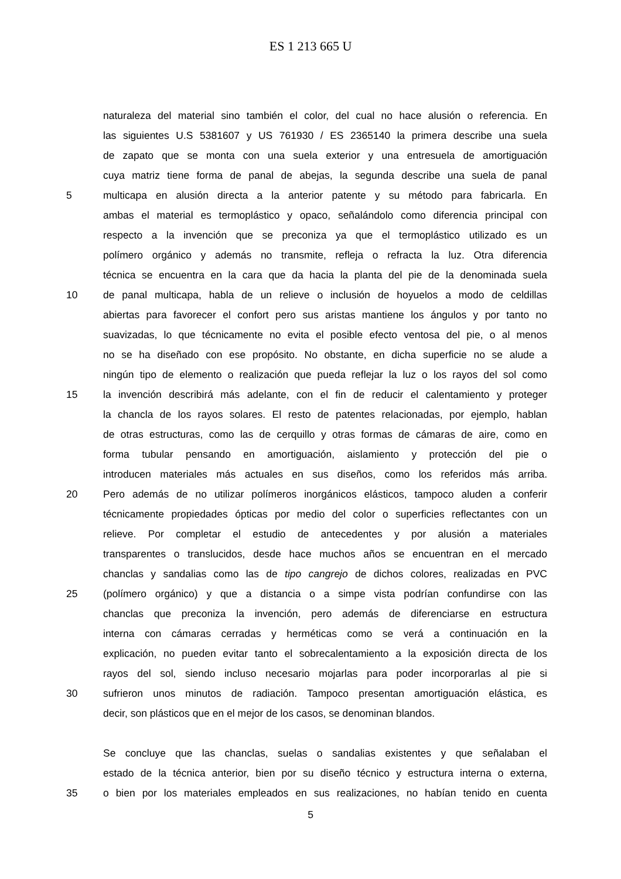ES 1 213 665 U
naturaleza del material sino también el color, del cual no hace alusión o referencia. En
las siguientes U.S 5381607 y US 761930 / ES 2365140 la primera describe una suela
de zapato que se monta con una suela exterior y una entresuela de amortiguación
cuya matriz tiene forma de panal de abejas, la segunda describe una suela de panal
5 multicapa en alusión directa a la anterior patente y su método para fabricarla. En
ambas el material es termoplástico y opaco, señalándolo como diferencia principal con
respecto a la invención que se preconiza ya que el termoplástico utilizado es un
polímero orgánico y además no transmite, refleja o refracta la luz. Otra diferencia
técnica se encuentra en la cara que da hacia la planta del pie de la denominada suela
10 de panal multicapa, habla de un relieve o inclusión de hoyuelos a modo de celdillas
abiertas para favorecer el confort pero sus aristas mantiene los ángulos y por tanto no
suavizadas, lo que técnicamente no evita el posible efecto ventosa del pie, o al menos
no se ha diseñado con ese propósito. No obstante, en dicha superficie no se alude a
ningún tipo de elemento o realización que pueda reflejar la luz o los rayos del sol como
15 la invención describirá más adelante, con el fin de reducir el calentamiento y proteger
la chancla de los rayos solares. El resto de patentes relacionadas, por ejemplo, hablan
de otras estructuras, como las de cerquillo y otras formas de cámaras de aire, como en
forma tubular pensando en amortiguación, aislamiento y protección del pie o
introducen materiales más actuales en sus diseños, como los referidos más arriba.
20 Pero además de no utilizar polímeros inorgánicos elásticos, tampoco aluden a conferir
técnicamente propiedades ópticas por medio del color o superficies reflectantes con un
relieve. Por completar el estudio de antecedentes y por alusión a materiales
transparentes o translucidos, desde hace muchos años se encuentran en el mercado
chanclas y sandalias como las de tipo cangrejo de dichos colores, realizadas en PVC
25 (polímero orgánico) y que a distancia o a simpe vista podrían confundirse con las
chanclas que preconiza la invención, pero además de diferenciarse en estructura
interna con cámaras cerradas y herméticas como se verá a continuación en la
explicación, no pueden evitar tanto el sobrecalentamiento a la exposición directa de los
rayos del sol, siendo incluso necesario mojarlas para poder incorporarlas al pie si
30 sufrieron unos minutos de radiación. Tampoco presentan amortiguación elástica, es
decir, son plásticos que en el mejor de los casos, se denominan blandos.
Se concluye que las chanclas, suelas o sandalias existentes y que señalaban el
estado de la técnica anterior, bien por su diseño técnico y estructura interna o externa,
35 o bien por los materiales empleados en sus realizaciones, no habían tenido en cuenta
5